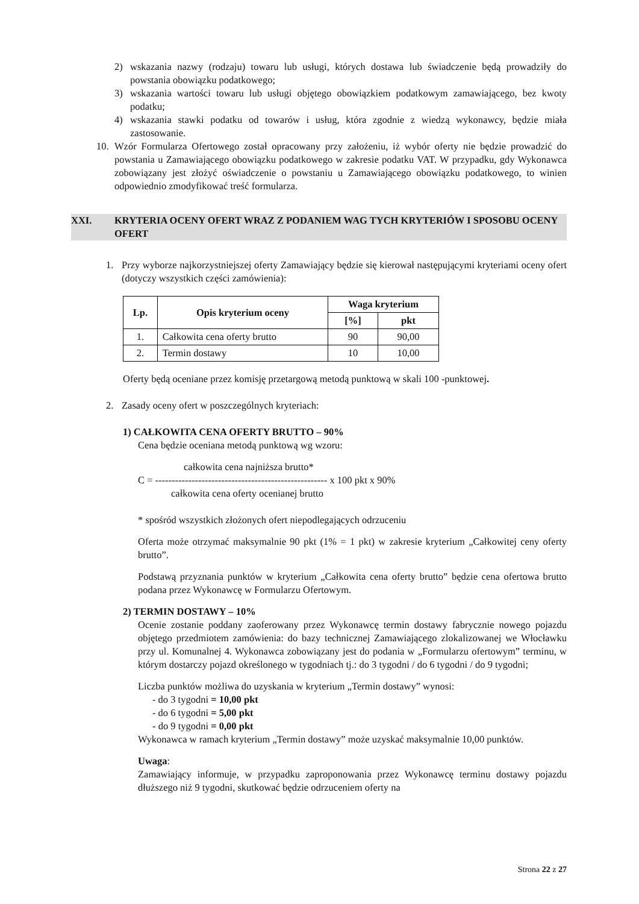2) wskazania nazwy (rodzaju) towaru lub usługi, których dostawa lub świadczenie będą prowadziły do powstania obowiązku podatkowego;
3) wskazania wartości towaru lub usługi objętego obowiązkiem podatkowym zamawiającego, bez kwoty podatku;
4) wskazania stawki podatku od towarów i usług, która zgodnie z wiedzą wykonawcy, będzie miała zastosowanie.
10. Wzór Formularza Ofertowego został opracowany przy założeniu, iż wybór oferty nie będzie prowadzić do powstania u Zamawiającego obowiązku podatkowego w zakresie podatku VAT. W przypadku, gdy Wykonawca zobowiązany jest złożyć oświadczenie o powstaniu u Zamawiającego obowiązku podatkowego, to winien odpowiednio zmodyfikować treść formularza.
XXI. KRYTERIA OCENY OFERT WRAZ Z PODANIEM WAG TYCH KRYTERIÓW I SPOSOBU OCENY OFERT
1. Przy wyborze najkorzystniejszej oferty Zamawiający będzie się kierował następującymi kryteriami oceny ofert (dotyczy wszystkich części zamówienia):
| Lp. | Opis kryterium oceny | Waga kryterium | |
| --- | --- | --- | --- |
| | | [%] | pkt |
| 1. | Całkowita cena oferty brutto | 90 | 90,00 |
| 2. | Termin dostawy | 10 | 10,00 |
Oferty będą oceniane przez komisję przetargową metodą punktową w skali 100 -punktowej.
2. Zasady oceny ofert w poszczególnych kryteriach:
1) CAŁKOWITA CENA OFERTY BRUTTO – 90%
Cena będzie oceniana metodą punktową wg wzoru:
całkowita cena najniższa brutto*
C = ---------------------------------------------------- x 100 pkt x 90%
całkowita cena oferty ocenianej brutto
* spośród wszystkich złożonych ofert niepodlegających odrzuceniu
Oferta może otrzymać maksymalnie 90 pkt (1% = 1 pkt) w zakresie kryterium „Całkowitej ceny oferty brutto”.
Podstawą przyznania punktów w kryterium „Całkowita cena oferty brutto” będzie cena ofertowa brutto podana przez Wykonawcę w Formularzu Ofertowym.
2) TERMIN DOSTAWY – 10%
Ocenie zostanie poddany zaoferowany przez Wykonawcę termin dostawy fabrycznie nowego pojazdu objętego przedmiotem zamówienia: do bazy technicznej Zamawiającego zlokalizowanej we Włocławku przy ul. Komunalnej 4. Wykonawca zobowiązany jest do podania w „Formularzu ofertowym” terminu, w którym dostarczy pojazd określonego w tygodniach tj.: do 3 tygodni / do 6 tygodni / do 9 tygodni;
Liczba punktów możliwa do uzyskania w kryterium „Termin dostawy” wynosi:
- do 3 tygodni = 10,00 pkt
- do 6 tygodni = 5,00 pkt
- do 9 tygodni = 0,00 pkt
Wykonawca w ramach kryterium „Termin dostawy” może uzyskać maksymalnie 10,00 punktów.
Uwaga:
Zamawiający informuje, w przypadku zaproponowania przez Wykonawcę terminu dostawy pojazdu dłuższego niż 9 tygodni, skutkować będzie odrzuceniem oferty na
Strona 22 z 27